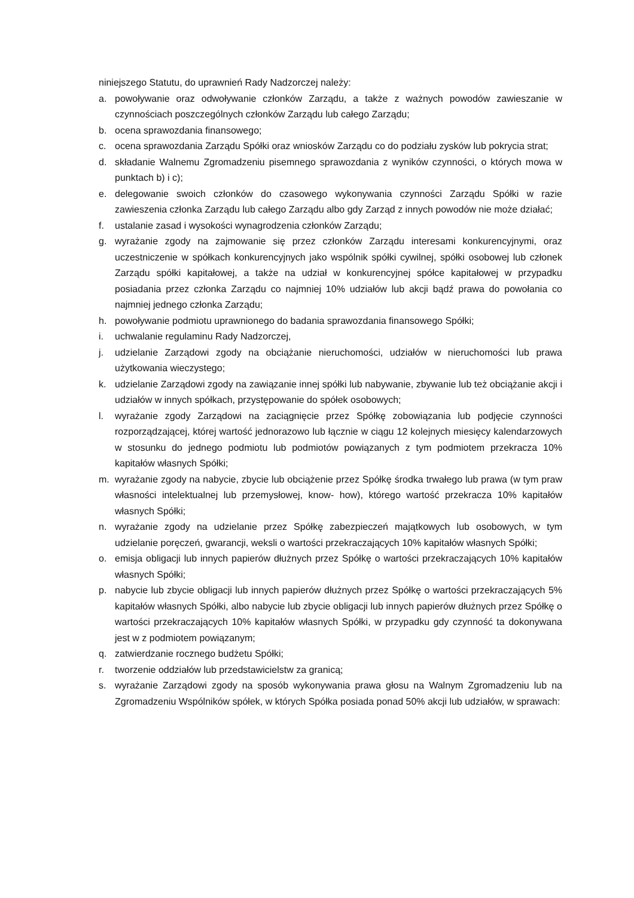niniejszego Statutu, do uprawnień Rady Nadzorczej należy:
a. powoływanie oraz odwoływanie członków Zarządu, a także z ważnych powodów zawieszanie w czynnościach poszczególnych członków Zarządu lub całego Zarządu;
b. ocena sprawozdania finansowego;
c. ocena sprawozdania Zarządu Spółki oraz wniosków Zarządu co do podziału zysków lub pokrycia strat;
d. składanie Walnemu Zgromadzeniu pisemnego sprawozdania z wyników czynności, o których mowa w punktach b) i c);
e. delegowanie swoich członków do czasowego wykonywania czynności Zarządu Spółki w razie zawieszenia członka Zarządu lub całego Zarządu albo gdy Zarząd z innych powodów nie może działać;
f. ustalanie zasad i wysokości wynagrodzenia członków Zarządu;
g. wyrażanie zgody na zajmowanie się przez członków Zarządu interesami konkurencyjnymi, oraz uczestniczenie w spółkach konkurencyjnych jako wspólnik spółki cywilnej, spółki osobowej lub członek Zarządu spółki kapitałowej, a także na udział w konkurencyjnej spółce kapitałowej w przypadku posiadania przez członka Zarządu co najmniej 10% udziałów lub akcji bądź prawa do powołania co najmniej jednego członka Zarządu;
h. powoływanie podmiotu uprawnionego do badania sprawozdania finansowego Spółki;
i. uchwalanie regulaminu Rady Nadzorczej,
j. udzielanie Zarządowi zgody na obciążanie nieruchomości, udziałów w nieruchomości lub prawa użytkowania wieczystego;
k. udzielanie Zarządowi zgody na zawiązanie innej spółki lub nabywanie, zbywanie lub też obciążanie akcji i udziałów w innych spółkach, przystępowanie do spółek osobowych;
l. wyrażanie zgody Zarządowi na zaciągnięcie przez Spółkę zobowiązania lub podjęcie czynności rozporządzającej, której wartość jednorazowo lub łącznie w ciągu 12 kolejnych miesięcy kalendarzowych w stosunku do jednego podmiotu lub podmiotów powiązanych z tym podmiotem przekracza 10% kapitałów własnych Spółki;
m. wyrażanie zgody na nabycie, zbycie lub obciążenie przez Spółkę środka trwałego lub prawa (w tym praw własności intelektualnej lub przemysłowej, know- how), którego wartość przekracza 10% kapitałów własnych Spółki;
n. wyrażanie zgody na udzielanie przez Spółkę zabezpieczeń majątkowych lub osobowych, w tym udzielanie poręczeń, gwarancji, weksli o wartości przekraczających 10% kapitałów własnych Spółki;
o. emisja obligacji lub innych papierów dłużnych przez Spółkę o wartości przekraczających 10% kapitałów własnych Spółki;
p. nabycie lub zbycie obligacji lub innych papierów dłużnych przez Spółkę o wartości przekraczających 5% kapitałów własnych Spółki, albo nabycie lub zbycie obligacji lub innych papierów dłużnych przez Spółkę o wartości przekraczających 10% kapitałów własnych Spółki, w przypadku gdy czynność ta dokonywana jest w z podmiotem powiązanym;
q. zatwierdzanie rocznego budżetu Spółki;
r. tworzenie oddziałów lub przedstawicielstw za granicą;
s. wyrażanie Zarządowi zgody na sposób wykonywania prawa głosu na Walnym Zgromadzeniu lub na Zgromadzeniu Wspólników spółek, w których Spółka posiada ponad 50% akcji lub udziałów, w sprawach: